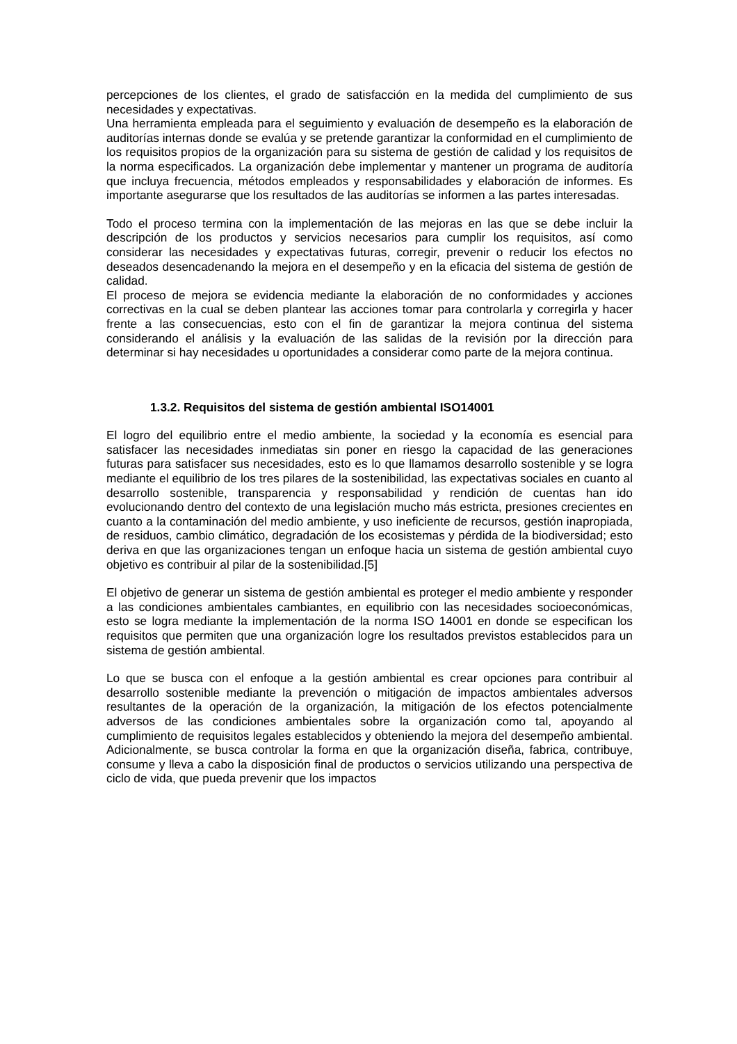percepciones de los clientes, el grado de satisfacción en la medida del cumplimiento de sus necesidades y expectativas.
Una herramienta empleada para el seguimiento y evaluación de desempeño es la elaboración de auditorías internas donde se evalúa y se pretende garantizar la conformidad en el cumplimiento de los requisitos propios de la organización para su sistema de gestión de calidad y los requisitos de la norma especificados. La organización debe implementar y mantener un programa de auditoría que incluya frecuencia, métodos empleados y responsabilidades y elaboración de informes. Es importante asegurarse que los resultados de las auditorías se informen a las partes interesadas.
Todo el proceso termina con la implementación de las mejoras en las que se debe incluir la descripción de los productos y servicios necesarios para cumplir los requisitos, así como considerar las necesidades y expectativas futuras, corregir, prevenir o reducir los efectos no deseados desencadenando la mejora en el desempeño y en la eficacia del sistema de gestión de calidad.
El proceso de mejora se evidencia mediante la elaboración de no conformidades y acciones correctivas en la cual se deben plantear las acciones tomar para controlarla y corregirla y hacer frente a las consecuencias, esto con el fin de garantizar la mejora continua del sistema considerando el análisis y la evaluación de las salidas de la revisión por la dirección para determinar si hay necesidades u oportunidades a considerar como parte de la mejora continua.
1.3.2. Requisitos del sistema de gestión ambiental ISO14001
El logro del equilibrio entre el medio ambiente, la sociedad y la economía es esencial para satisfacer las necesidades inmediatas sin poner en riesgo la capacidad de las generaciones futuras para satisfacer sus necesidades, esto es lo que llamamos desarrollo sostenible y se logra mediante el equilibrio de los tres pilares de la sostenibilidad, las expectativas sociales en cuanto al desarrollo sostenible, transparencia y responsabilidad y rendición de cuentas han ido evolucionando dentro del contexto de una legislación mucho más estricta, presiones crecientes en cuanto a la contaminación del medio ambiente, y uso ineficiente de recursos, gestión inapropiada, de residuos, cambio climático, degradación de los ecosistemas y pérdida de la biodiversidad; esto deriva en que las organizaciones tengan un enfoque hacia un sistema de gestión ambiental cuyo objetivo es contribuir al pilar de la sostenibilidad.[5]
El objetivo de generar un sistema de gestión ambiental es proteger el medio ambiente y responder a las condiciones ambientales cambiantes, en equilibrio con las necesidades socioeconómicas, esto se logra mediante la implementación de la norma ISO 14001 en donde se especifican los requisitos que permiten que una organización logre los resultados previstos establecidos para un sistema de gestión ambiental.
Lo que se busca con el enfoque a la gestión ambiental es crear opciones para contribuir al desarrollo sostenible mediante la prevención o mitigación de impactos ambientales adversos resultantes de la operación de la organización, la mitigación de los efectos potencialmente adversos de las condiciones ambientales sobre la organización como tal, apoyando al cumplimiento de requisitos legales establecidos y obteniendo la mejora del desempeño ambiental. Adicionalmente, se busca controlar la forma en que la organización diseña, fabrica, contribuye, consume y lleva a cabo la disposición final de productos o servicios utilizando una perspectiva de ciclo de vida, que pueda prevenir que los impactos